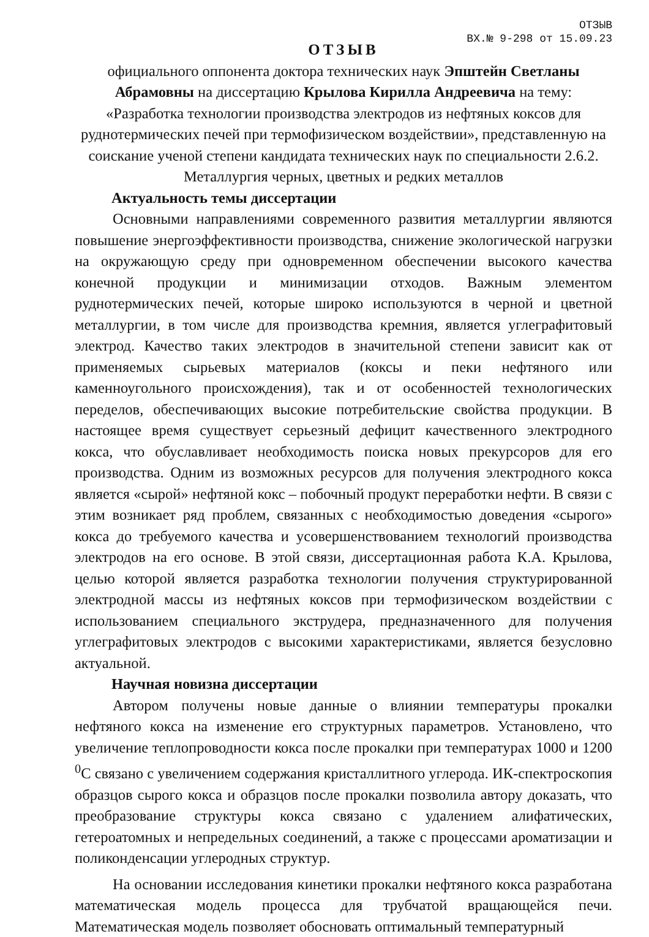ОТЗЫВ
ВХ.№ 9-298 от 15.09.23
ОТЗЫВ
официального оппонента доктора технических наук Эпштейн Светланы Абрамовны на диссертацию Крылова Кирилла Андреевича на тему: «Разработка технологии производства электродов из нефтяных коксов для руднотермических печей при термофизическом воздействии», представленную на соискание ученой степени кандидата технических наук по специальности 2.6.2. Металлургия черных, цветных и редких металлов
Актуальность темы диссертации
Основными направлениями современного развития металлургии являются повышение энергоэффективности производства, снижение экологической нагрузки на окружающую среду при одновременном обеспечении высокого качества конечной продукции и минимизации отходов. Важным элементом руднотермических печей, которые широко используются в черной и цветной металлургии, в том числе для производства кремния, является углеграфитовый электрод. Качество таких электродов в значительной степени зависит как от применяемых сырьевых материалов (коксы и пеки нефтяного или каменноугольного происхождения), так и от особенностей технологических переделов, обеспечивающих высокие потребительские свойства продукции. В настоящее время существует серьезный дефицит качественного электродного кокса, что обуславливает необходимость поиска новых прекурсоров для его производства. Одним из возможных ресурсов для получения электродного кокса является «сырой» нефтяной кокс – побочный продукт переработки нефти. В связи с этим возникает ряд проблем, связанных с необходимостью доведения «сырого» кокса до требуемого качества и усовершенствованием технологий производства электродов на его основе. В этой связи, диссертационная работа К.А. Крылова, целью которой является разработка технологии получения структурированной электродной массы из нефтяных коксов при термофизическом воздействии с использованием специального экструдера, предназначенного для получения углеграфитовых электродов с высокими характеристиками, является безусловно актуальной.
Научная новизна диссертации
Автором получены новые данные о влиянии температуры прокалки нефтяного кокса на изменение его структурных параметров. Установлено, что увеличение теплопроводности кокса после прокалки при температурах 1000 и 1200 <sup>0</sup>С связано с увеличением содержания кристаллитного углерода. ИК-спектроскопия образцов сырого кокса и образцов после прокалки позволила автору доказать, что преобразование структуры кокса связано с удалением алифатических, гетероатомных и непредельных соединений, а также с процессами ароматизации и поликонденсации углеродных структур.
На основании исследования кинетики прокалки нефтяного кокса разработана математическая модель процесса для трубчатой вращающейся печи. Математическая модель позволяет обосновать оптимальный температурный